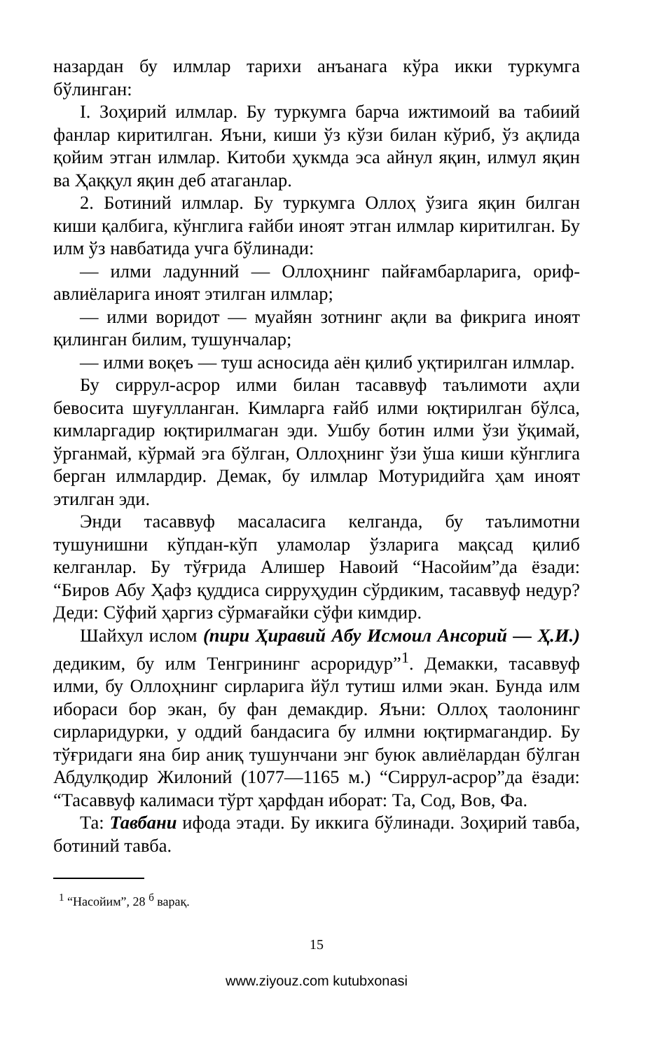назардан бу илмлар тарихи анъанага кўра икки туркумга бўлинган:
I. Зоҳирий илмлар. Бу туркумга барча ижтимоий ва табиий фанлар киритилган. Яъни, киши ўз кўзи билан кўриб, ўз ақлида қойим этган илмлар. Китоби ҳукмда эса айнул яқин, илмул яқин ва Ҳаққул яқин деб атаганлар.
2. Ботиний илмлар. Бу туркумга Оллоҳ ўзига яқин билган киши қалбига, кўнглига ғайби иноят этган илмлар киритилган. Бу илм ўз навбатида учга бўлинади:
— илми ладунний — Оллоҳнинг пайғамбарларига, ориф-авлиёларига иноят этилган илмлар;
— илми воридот — муайян зотнинг ақли ва фикрига иноят қилинган билим, тушунчалар;
— илми воқеъ — туш асносида аён қилиб уқтирилган илмлар.
Бу сиррул-асрор илми билан тасаввуф таълимоти аҳли бевосита шуғулланган. Кимларга ғайб илми юқтирилган бўлса, кимларгадир юқтирилмаган эди. Ушбу ботин илми ўзи ўқимай, ўрганмай, кўрмай эга бўлган, Оллоҳнинг ўзи ўша киши кўнглига берган илмлардир. Демак, бу илмлар Мотуридийга ҳам иноят этилган эди.
Энди тасаввуф масаласига келганда, бу таълимотни тушунишни кўпдан-кўп уламолар ўзларига мақсад қилиб келганлар. Бу тўғрида Алишер Навоий “Насойим”да ёзади: “Биров Абу Ҳафз қуддиса сирруҳудин сўрдиким, тасаввуф недур? Деди: Сўфий ҳаргиз сўрмағайки сўфи кимдир.
Шайхул ислом (пири Ҳиравий Абу Исмоил Ансорий — Ҳ.И.) дедиким, бу илм Тенгрининг асроридур”<sup>1</sup>. Демакки, тасаввуф илми, бу Оллоҳнинг сирларига йўл тутиш илми экан. Бунда илм ибораси бор экан, бу фан демакдир. Яъни: Оллоҳ таолонинг сирларидурки, у оддий бандасига бу илмни юқтирмагандир. Бу тўғридаги яна бир аниқ тушунчани энг буюк авлиёлардан бўлган Абдулқодир Жилоний (1077—1165 м.) “Сиррул-асрор”да ёзади: “Тасаввуф калимаси тўрт ҳарфдан иборат: Та, Сод, Вов, Фа.
Та: Тавбани ифода этади. Бу иккига бўлинади. Зоҳирий тавба, ботиний тавба.
<sup>1</sup> “Насойим”, 28 <sup>б</sup> варақ.
15
www.ziyouz.com kutubxonasi